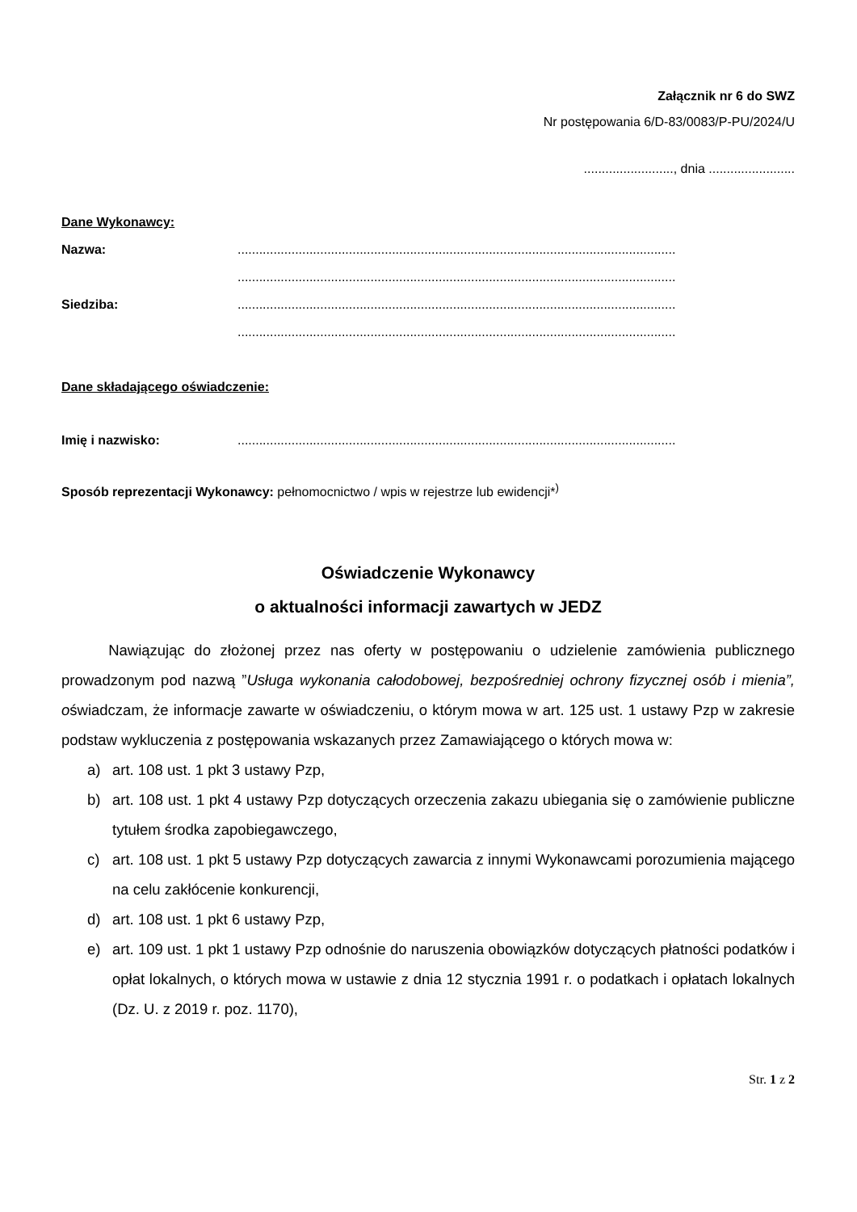Załącznik nr 6 do SWZ
Nr postępowania 6/D-83/0083/P-PU/2024/U
........................., dnia ........................
Dane Wykonawcy:
Nazwa:..........................................................................................................................
..........................................................................................................................
Siedziba:..........................................................................................................................
..........................................................................................................................
Dane składającego oświadczenie:
Imię i nazwisko:..........................................................................................................................
Sposób reprezentacji Wykonawcy: pełnomocnictwo / wpis w rejestrze lub ewidencji*<sup>)</sup>
Oświadczenie Wykonawcy
o aktualności informacji zawartych w JEDZ
Nawiązując do złożonej przez nas oferty w postępowaniu o udzielenie zamówienia publicznego prowadzonym pod nazwą ”Usługa wykonania całodobowej, bezpośredniej ochrony fizycznej osób i mienia”, oświadczam, że informacje zawarte w oświadczeniu, o którym mowa w art. 125 ust. 1 ustawy Pzp w zakresie podstaw wykluczenia z postępowania wskazanych przez Zamawiającego o których mowa w:
a) art. 108 ust. 1 pkt 3 ustawy Pzp,
b) art. 108 ust. 1 pkt 4 ustawy Pzp dotyczących orzeczenia zakazu ubiegania się o zamówienie publiczne tytułem środka zapobiegawczego,
c) art. 108 ust. 1 pkt 5 ustawy Pzp dotyczących zawarcia z innymi Wykonawcami porozumienia mającego na celu zakłócenie konkurencji,
d) art. 108 ust. 1 pkt 6 ustawy Pzp,
e) art. 109 ust. 1 pkt 1 ustawy Pzp odnośnie do naruszenia obowiązków dotyczących płatności podatków i opłat lokalnych, o których mowa w ustawie z dnia 12 stycznia 1991 r. o podatkach i opłatach lokalnych (Dz. U. z 2019 r. poz. 1170),
Str. 1 z 2